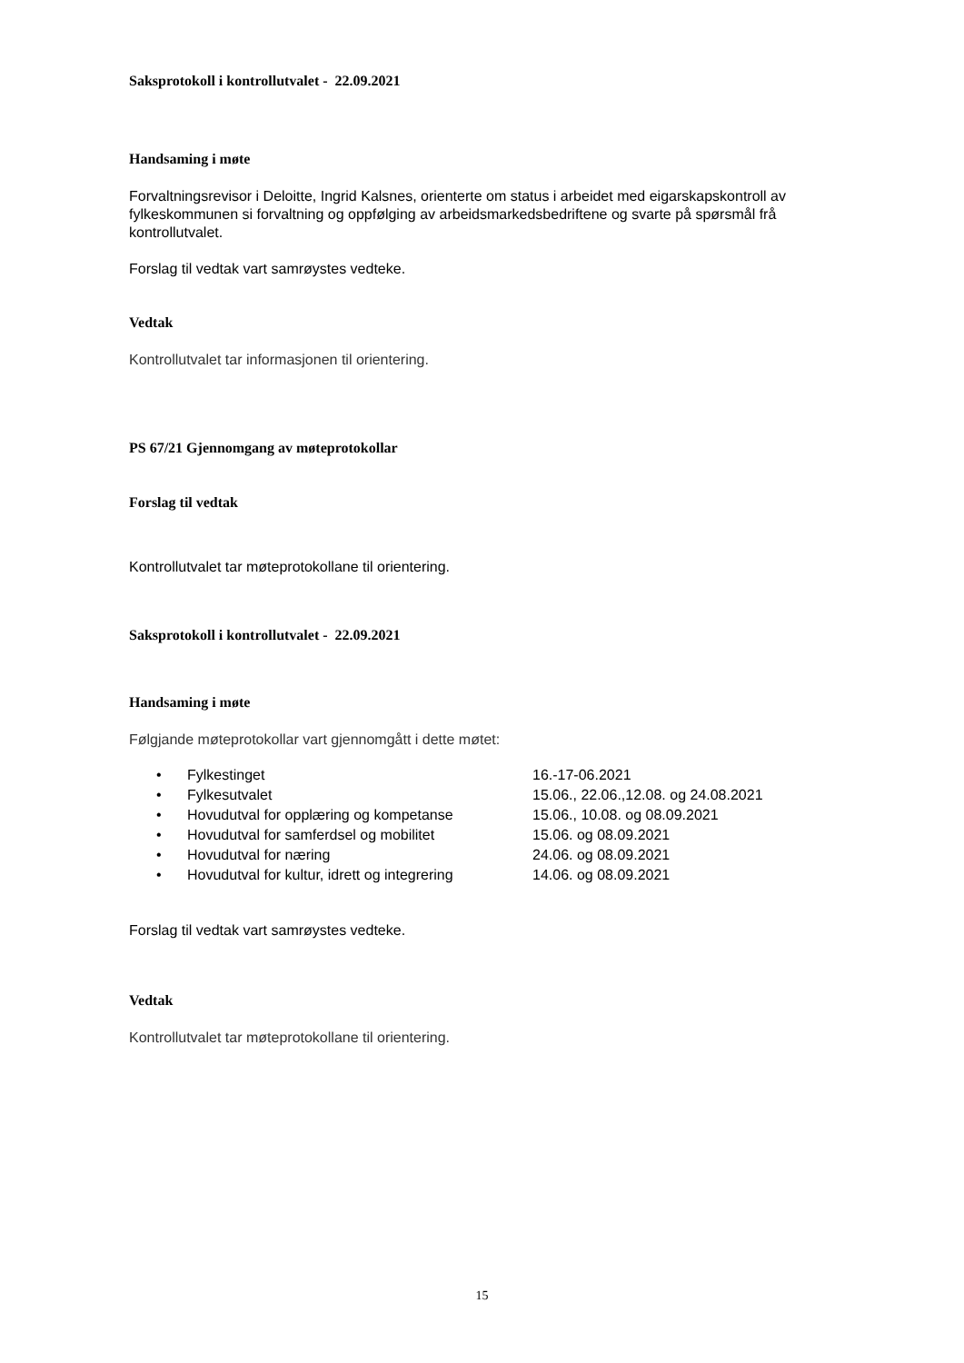Saksprotokoll i kontrollutvalet - 22.09.2021
Handsaming i møte
Forvaltningsrevisor i Deloitte, Ingrid Kalsnes, orienterte om status i arbeidet med eigarskapskontroll av fylkeskommunen si forvaltning og oppfølging av arbeidsmarkedsbedriftene og svarte på spørsmål frå kontrollutvalet.
Forslag til vedtak vart samrøystes vedteke.
Vedtak
Kontrollutvalet tar informasjonen til orientering.
PS 67/21 Gjennomgang av møteprotokollar
Forslag til vedtak
Kontrollutvalet tar møteprotokollane til orientering.
Saksprotokoll i kontrollutvalet - 22.09.2021
Handsaming i møte
Følgjande møteprotokollar vart gjennomgått i dette møtet:
• Fylkestinget 16.-17-06.2021
• Fylkesutvalet 15.06., 22.06.,12.08. og 24.08.2021
• Hovudutval for opplæring og kompetanse 15.06., 10.08. og 08.09.2021
• Hovudutval for samferdsel og mobilitet 15.06. og 08.09.2021
• Hovudutval for næring 24.06. og 08.09.2021
• Hovudutval for kultur, idrett og integrering 14.06. og 08.09.2021
Forslag til vedtak vart samrøystes vedteke.
Vedtak
Kontrollutvalet tar møteprotokollane til orientering.
15